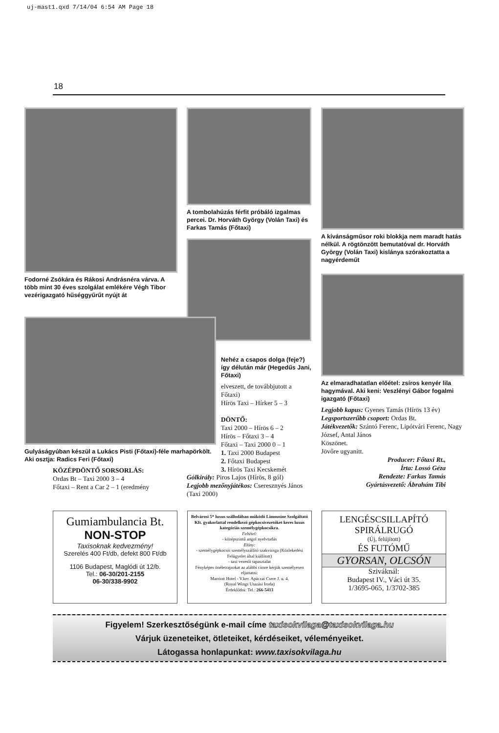uj-mast1.qxd 7/14/04 6:54 AM Page 18
18
Fodorné Zsókára és Rákosi Andrásnéra várva. A több mint 30 éves szolgálat emlékére Végh Tibor vezérigazgató hűséggyűrűt nyújt át
A tombolahúzás férfit próbáló izgalmas percei. Dr. Horváth György (Volán Taxi) és Farkas Tamás (Főtaxi)
A kívánságműsor roki blokkja nem maradt hatás nélkül. A rögtönzött bemutatóval dr. Horváth György (Volán Taxi) kislánya szórakoztatta a nagyérdeműt
Az elmaradhatatlan előétel: zsíros kenyér lila hagymával. Aki keni: Veszlényi Gábor fogalmi igazgató (Főtaxi)
Legjobb kapus: Gyenes Tamás (Hírös 13 év)
Legsportszerűbb csoport: Ordas Bt.
Játékvezetők: Szántó Ferenc, Lipótvári Ferenc, Nagy József, Antal János
Köszönet.
Jövőre ugyanitt.
Producer: Főtaxi Rt.,
Írta: Lossó Géza
Rendezte: Farkas Tamás
Gyártásvezető: Ábrahám Tibi
Gulyáságyúban készül a Lukács Pisti (Főtaxi)-féle marhapörkölt. Aki osztja: Radics Feri (Főtaxi)
KÖZÉPDÖNTŐ SORSORLÁS:
Ordas Bt – Taxi 2000 3 – 4
Főtaxi – Rent a Car 2 – 1 (eredmény
Nehéz a csapos dolga (feje?) így délután már (Hegedűs Jani, Főtaxi)
elveszett, de továbbjutott a Főtaxi)
Hírös Taxi – Hírker 5 – 3
DÖNTŐ:
Taxi 2000 – Hírös 6 – 2
Hírös – Főtaxi 3 – 4
Főtaxi – Taxi 2000 0 – 1
1. Taxi 2000 Budapest
2. Főtaxi Budapest
3. Hírös Taxi Kecskemét
Gólkirály: Piros Lajos (Hírös, 8 gól)
Legjobb mezőnyjátékos: Cseresznyés János (Taxi 2000)
Gumiambulancia Bt.
NON-STOP
Taxisoknak kedvezmény!
Szerelés 400 Ft/db, defekt 800 Ft/db
1106 Budapest, Maglódi út 12/b.
Tel.: 06-30/201-2155
06-30/338-9902
Belvárosi 5* luxus szállodában működő Limousine Szolgáltató Kft. gyakorlattal rendelkező gépkocsivezetőket keres luxus kategóriás személygépkocsikra.
Feltétel:
- középszintű angol nyelvtudás
Előny:
- személygépkocsis személyszállító szakvizsga (Közlekedési Felügyelet által kiállított)
- taxi vezetői tapasztalat
Fényképes önéletrajzokat az alábbi címre kérjük személyesen eljuttatni:
Marriott Hotel - V.ker. Apáczai Csere J. u. 4.
(Royal Wings Utazási Iroda)
Érdeklődni: Tel.: 266-5413
LENGÉSCSILLAPÍTÓ
SPIRÁLRUGÓ
(Új, felújított)
ÉS FUTÓMŰ
GYORSAN, OLCSÓN
Sziváknál:
Budapest IV., Váci út 35.
1/3695-065, 1/3702-385
Figyelem! Szerkesztőségünk e-mail címe taxisokvilaga@taxisokvilaga.hu
Várjuk üzeneteiket, ötleteiket, kérdéseiket, véleményeiket.
Látogassa honlapunkat: www.taxisokvilaga.hu